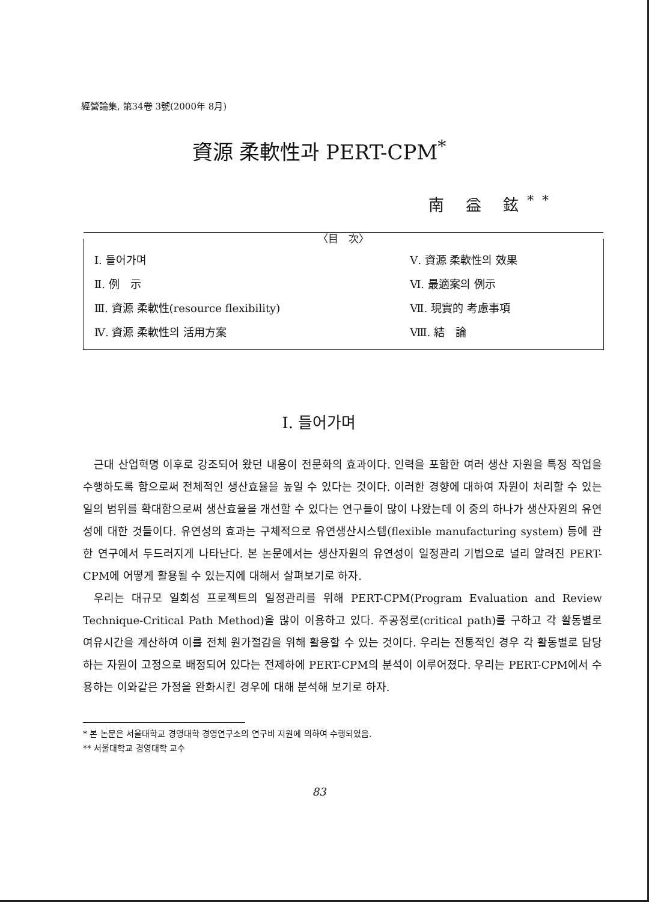經營論集, 第34卷 3號(2000年 8月)
資源 柔軟性과 PERT-CPM<sup>*</sup>
南 益 鉉<sup>**</sup>
〈目　次〉
| Ⅰ. 들어가며 | Ⅴ. 資源 柔軟性의 效果 |
| Ⅱ. 例 示 | Ⅵ. 最適案의 例示 |
| Ⅲ. 資源 柔軟性(resource flexibility) | Ⅶ. 現實的 考慮事項 |
| Ⅳ. 資源 柔軟性의 活用方案 | Ⅷ. 結 論 |
Ⅰ. 들어가며
근대 산업혁명 이후로 강조되어 왔던 내용이 전문화의 효과이다. 인력을 포함한 여러 생산 자원을 특정 작업을 수행하도록 함으로써 전체적인 생산효율을 높일 수 있다는 것이다. 이러한 경향에 대하여 자원이 처리할 수 있는 일의 범위를 확대함으로써 생산효율을 개선할 수 있다는 연구들이 많이 나왔는데 이 중의 하나가 생산자원의 유연성에 대한 것들이다. 유연성의 효과는 구체적으로 유연생산시스템(flexible manufacturing system) 등에 관한 연구에서 두드러지게 나타난다. 본 논문에서는 생산자원의 유연성이 일정관리 기법으로 널리 알려진 PERT-CPM에 어떻게 활용될 수 있는지에 대해서 살펴보기로 하자.
우리는 대규모 일회성 프로젝트의 일정관리를 위해 PERT-CPM(Program Evaluation and Review Technique-Critical Path Method)을 많이 이용하고 있다. 주공정로(critical path)를 구하고 각 활동별로 여유시간을 계산하여 이를 전체 원가절감을 위해 활용할 수 있는 것이다. 우리는 전통적인 경우 각 활동별로 담당하는 자원이 고정으로 배정되어 있다는 전제하에 PERT-CPM의 분석이 이루어졌다. 우리는 PERT-CPM에서 수용하는 이와같은 가정을 완화시킨 경우에 대해 분석해 보기로 하자.
* 본 논문은 서울대학교 경영대학 경영연구소의 연구비 지원에 의하여 수행되었음.
** 서울대학교 경영대학 교수
83